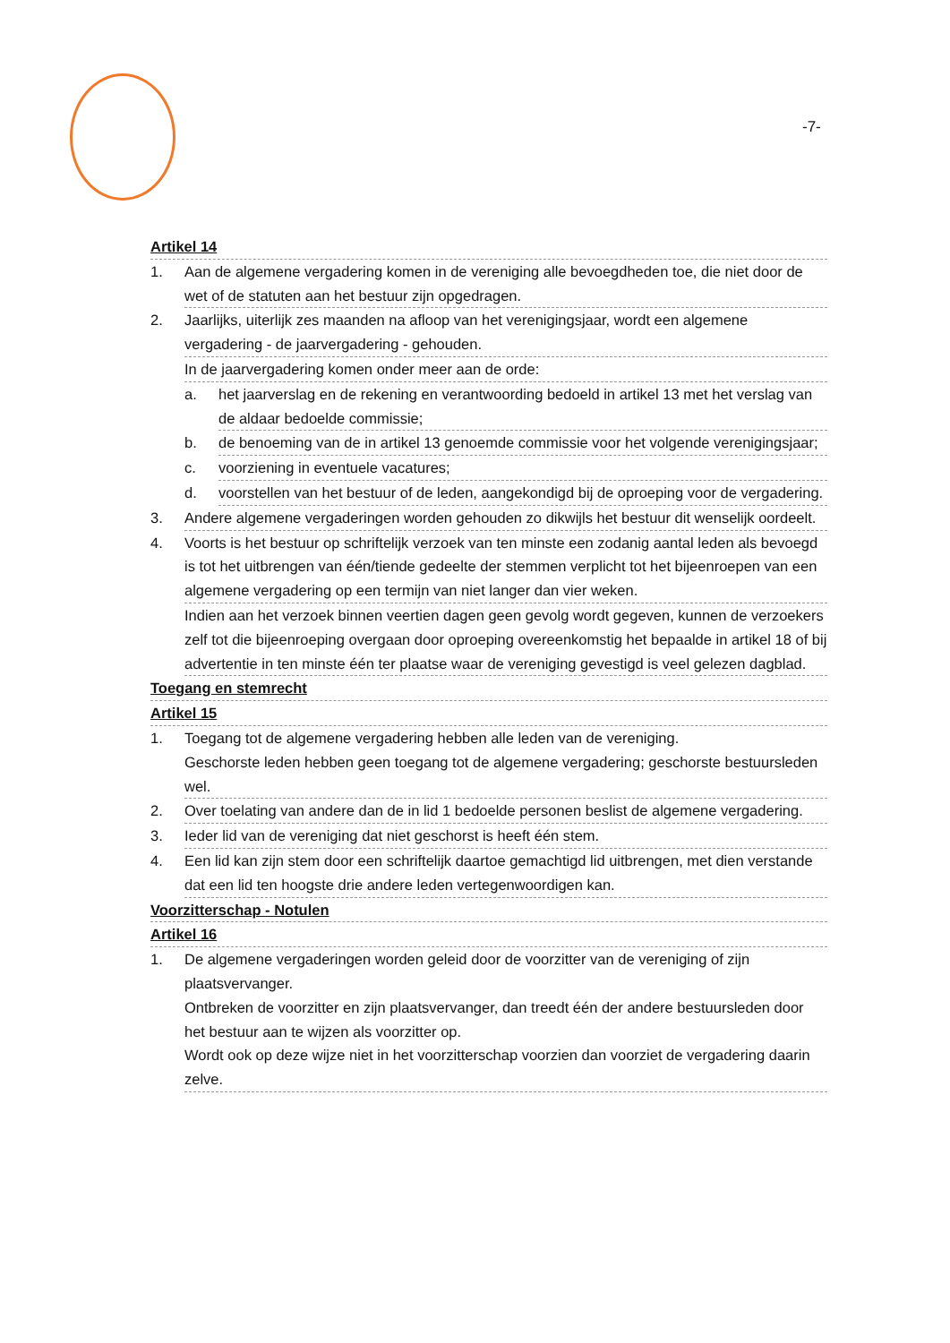-7-
Artikel 14
1. Aan de algemene vergadering komen in de vereniging alle bevoegdheden toe, die niet door de wet of de statuten aan het bestuur zijn opgedragen.
2. Jaarlijks, uiterlijk zes maanden na afloop van het verenigingsjaar, wordt een algemene vergadering - de jaarvergadering - gehouden.
In de jaarvergadering komen onder meer aan de orde:
a. het jaarverslag en de rekening en verantwoording bedoeld in artikel 13 met het verslag van de aldaar bedoelde commissie;
b. de benoeming van de in artikel 13 genoemde commissie voor het volgende verenigingsjaar;
c. voorziening in eventuele vacatures;
d. voorstellen van het bestuur of de leden, aangekondigd bij de oproeping voor de vergadering.
3. Andere algemene vergaderingen worden gehouden zo dikwijls het bestuur dit wenselijk oordeelt.
4. Voorts is het bestuur op schriftelijk verzoek van ten minste een zodanig aantal leden als bevoegd is tot het uitbrengen van één/tiende gedeelte der stemmen verplicht tot het bijeenroepen van een algemene vergadering op een termijn van niet langer dan vier weken.
Indien aan het verzoek binnen veertien dagen geen gevolg wordt gegeven, kunnen de verzoekers zelf tot die bijeenroeping overgaan door oproeping overeenkomstig het bepaalde in artikel 18 of bij advertentie in ten minste één ter plaatse waar de vereniging gevestigd is veel gelezen dagblad.
Toegang en stemrecht
Artikel 15
1. Toegang tot de algemene vergadering hebben alle leden van de vereniging.
Geschorste leden hebben geen toegang tot de algemene vergadering; geschorste bestuursleden wel.
2. Over toelating van andere dan de in lid 1 bedoelde personen beslist de algemene vergadering.
3. Ieder lid van de vereniging dat niet geschorst is heeft één stem.
4. Een lid kan zijn stem door een schriftelijk daartoe gemachtigd lid uitbrengen, met dien verstande dat een lid ten hoogste drie andere leden vertegenwoordigen kan.
Voorzitterschap - Notulen
Artikel 16
1. De algemene vergaderingen worden geleid door de voorzitter van de vereniging of zijn plaatsvervanger.
Ontbreken de voorzitter en zijn plaatsvervanger, dan treedt één der andere bestuursleden door het bestuur aan te wijzen als voorzitter op.
Wordt ook op deze wijze niet in het voorzitterschap voorzien dan voorziet de vergadering daarin zelve.